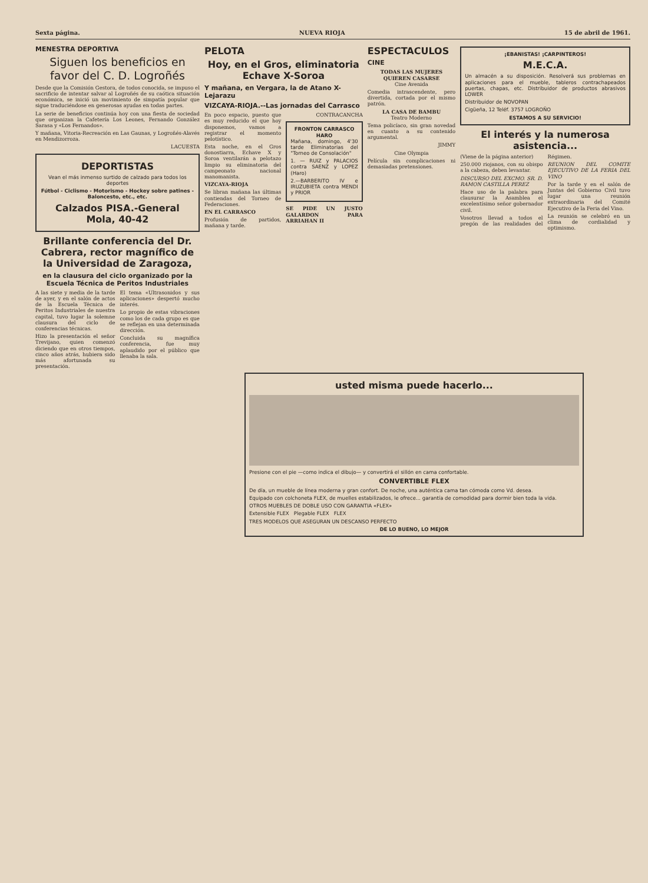Sexta página. NUEVA RIOJA 15 de abril de 1961.
MENESTRA DEPORTIVA
Siguen los beneficios en favor del C. D. Logroñés
Desde que la Comisión Gestora, de todos conocida, se impuso el sacrificio de intentar salvar al Logroñés de su caótica situación económica, se inició un movimiento de simpatía popular que sigue traduciéndose en generosas ayudas en todas partes.
La serie de beneficios continúa hoy con una fiesta de sociedad que organizan la Cafetería Los Leones, Fernando González Sarasa y «Los Fernandos».
Y mañana, Vitoria-Recreación en Las Gaunas, y Logroñés-Alavés en Mendizorroza.
LACUESTA
DEPORTISTAS
Vean el más inmenso surtido de calzado para todos los deportes
Fútbol - Ciclismo - Motorismo - Hockey sobre patines - Baloncesto, etc., etc.
Calzados PISA.-General Mola, 40-42
Brillante conferencia del Dr. Cabrera, rector magnífico de la Universidad de Zaragoza,
en la clausura del ciclo organizado por la Escuela Técnica de Peritos Industriales
A las siete y media de la tarde de ayer, y en el salón de actos de la Escuela Técnica de Peritos Industriales de nuestra capital, tuvo lugar la solemne clausura del ciclo de conferencias técnicas.
Hizo la presentación el señor Trevijano, quien comenzó diciendo que en otros tiempos, cinco años atrás, hubiera sido más afortunada su presentación.
El tema «Ultrasonidos y sus aplicaciones» despertó mucho interés.
Lo propio de estas vibraciones como los de cada grupo es que se reflejan en una determinada dirección.
Concluida su magnífica conferencia, fue muy aplaudido por el público que llenaba la sala.
PELOTA
Hoy, en el Gros, eliminatoria Echave X-Soroa
Y mañana, en Vergara, la de Atano X-Lejarazu
VIZCAYA-RIOJA.--Las jornadas del Carrasco
En poco espacio, puesto que es muy reducido el que hoy disponemos, vamos a registrar el momento pelotístico.
Esta noche, en el Gros donostiarra, Echave X y Soroa ventilarán a pelotazo limpio su eliminatoria del campeonato nacional manomanista.
VIZCAYA-RIOJA
Se libran mañana las últimas contiendas del Torneo de Federaciones.
EN EL CARRASCO
Profusión de partidos, mañana y tarde.
CONTRACANCHA
FRONTON CARRASCO
HARO
Mañana, domingo, 4'30 tarde Eliminatorias del "Torneo de Consolación"
1. — RUIZ y PALACIOS contra SAENZ y LOPEZ (Haro)
2.—BARBERITO IV e IRUZUBIETA contra MENDI y PRIOR
SE PIDE UN JUSTO GALARDON PARA ARRIAHAN II
ESPECTACULOS
CINE
TODAS LAS MUJERES QUIEREN CASARSE
Cine Avenida
Comedia intrascendente, pero divertida, cortada por el mismo patrón.
LA CASA DE BAMBU
Teatro Moderno
Tema policíaco, sin gran novedad en cuanto a su contenido argumental.
JIMMY
Cine Olympia
Película sin complicaciones ni demasiadas pretensiones.
¡EBANISTAS! ¡CARPINTEROS!
M.E.C.A.
Un almacén a su disposición. Resolverá sus problemas en aplicaciones para el mueble, tableros contrachapeados puertas, chapas, etc. Distribuidor de productos abrasivos LOWER
Distribuidor de NOVOPAN
Cigüeña, 12 Teléf. 3757 LOGROÑO
ESTAMOS A SU SERVICIO!
El interés y la numerosa asistencia...
(Viene de la página anterior)
250.000 riojanos, con su obispo a la cabeza, deben levantar.
DISCURSO DEL EXCMO. SR. D. RAMON CASTILLA PEREZ
Hace uso de la palabra para clausurar la Asamblea el excelentísimo señor gobernador civil.
Vosotros llevad a todos el pregón de las realidades del Régimen.
REUNION DEL COMITE EJECUTIVO DE LA FERIA DEL VINO
Por la tarde y en el salón de Juntas del Gobierno Civil tuvo lugar una reunión extraordinaria del Comité Ejecutivo de la Feria del Vino.
La reunión se celebró en un clima de cordialidad y optimismo.
usted misma puede hacerlo...
Presione con el pie —como indica el dibujo— y convertirá el sillón en cama confortable.
CONVERTIBLE FLEX
De día, un mueble de línea moderna y gran confort. De noche, una auténtica cama tan cómoda como Vd. desea.
Equipado con colchoneta FLEX, de muelles estabilizados, le ofrece... garantía de comodidad para dormir bien toda la vida.
OTROS MUEBLES DE DOBLE USO CON GARANTIA «FLEX»
Extensible FLEX Plegable FLEX FLEX
TRES MODELOS QUE ASEGURAN UN DESCANSO PERFECTO
DE LO BUENO, LO MEJOR